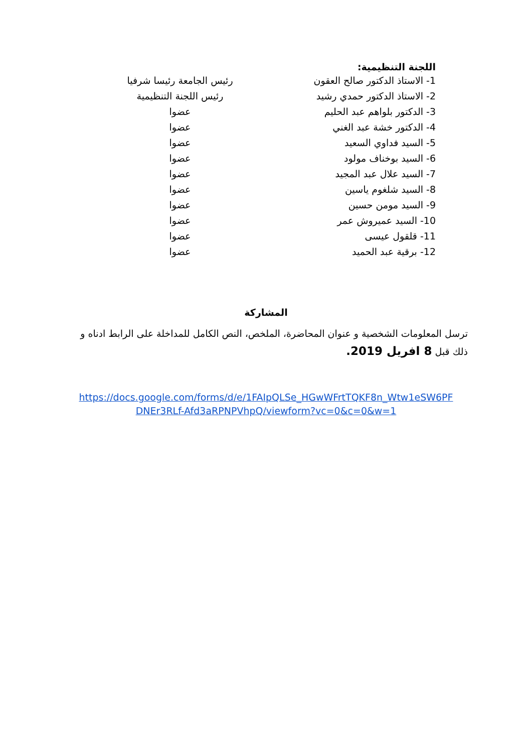اللجنة التنظيمية:
1- الاستاذ الدكتور صالح العقون
رئيس الجامعة رئيسا شرفيا
2- الاستاذ الدكتور حمدي رشيد
رئيس اللجنة التنظيمية
3- الدكتور بلواهم عبد الحليم
عضوا
4- الدكتور خشة عبد الغني
عضوا
5- السيد فداوي السعيد عضوا
6- السيد بوخناف مولود عضوا
7- السيد علال عبد المجيد
عضوا
8- السيد شلغوم ياسين عضوا
9- السيد مومن حسين عضوا
10- السيد عميروش عمر عضوا
11- قلقول عيسى عضوا
12- برقية عبد الحميد عضوا
المشاركة
ترسل المعلومات الشخصية و عنوان المحاضرة، الملخص، النص الكامل للمداخلة على الرابط ادناه و ذلك قبل 8 افريل 2019.
https://docs.google.com/forms/d/e/1FAIpQLSe_HGwWFrtTQKF8n_Wtw1eSW6PF
DNEr3RLf-Afd3aRPNPVhpQ/viewform?vc=0&c=0&w=1